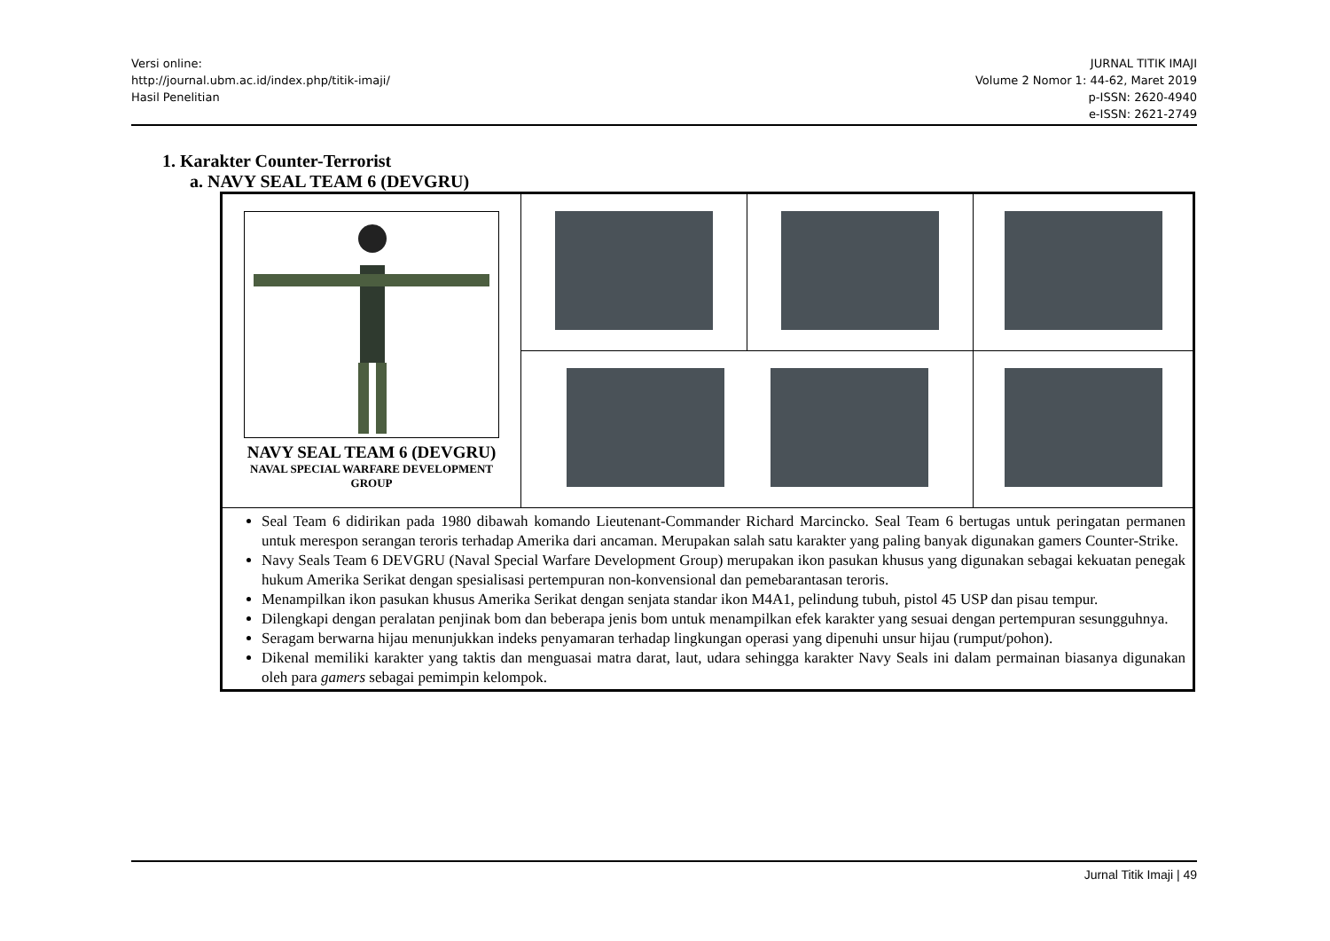Versi online:
http://journal.ubm.ac.id/index.php/titik-imaji/
Hasil Penelitian
JURNAL TITIK IMAJI
Volume 2 Nomor 1: 44-62, Maret 2019
p-ISSN: 2620-4940
e-ISSN: 2621-2749
1. Karakter Counter-Terrorist
a. NAVY SEAL TEAM 6 (DEVGRU)
| NAVY SEAL TEAM 6 (DEVGRU) NAVAL SPECIAL WARFARE DEVELOPMENT GROUP | | | |
| Seal Team 6 didirikan pada 1980 dibawah komando Lieutenant-Commander Richard Marcincko. Seal Team 6 bertugas untuk peringatan permanen untuk merespon serangan teroris terhadap Amerika dari ancaman. Merupakan salah satu karakter yang paling banyak digunakan gamers Counter-Strike. Navy Seals Team 6 DEVGRU (Naval Special Warfare Development Group) merupakan ikon pasukan khusus yang digunakan sebagai kekuatan penegak hukum Amerika Serikat dengan spesialisasi pertempuran non-konvensional dan pemebarantasan teroris. Menampilkan ikon pasukan khusus Amerika Serikat dengan senjata standar ikon M4A1, pelindung tubuh, pistol 45 USP dan pisau tempur. Dilengkapi dengan peralatan penjinak bom dan beberapa jenis bom untuk menampilkan efek karakter yang sesuai dengan pertempuran sesungguhnya. Seragam berwarna hijau menunjukkan indeks penyamaran terhadap lingkungan operasi yang dipenuhi unsur hijau (rumput/pohon). Dikenal memiliki karakter yang taktis dan menguasai matra darat, laut, udara sehingga karakter Navy Seals ini dalam permainan biasanya digunakan oleh para gamers sebagai pemimpin kelompok. | | | |
Jurnal Titik Imaji | 49